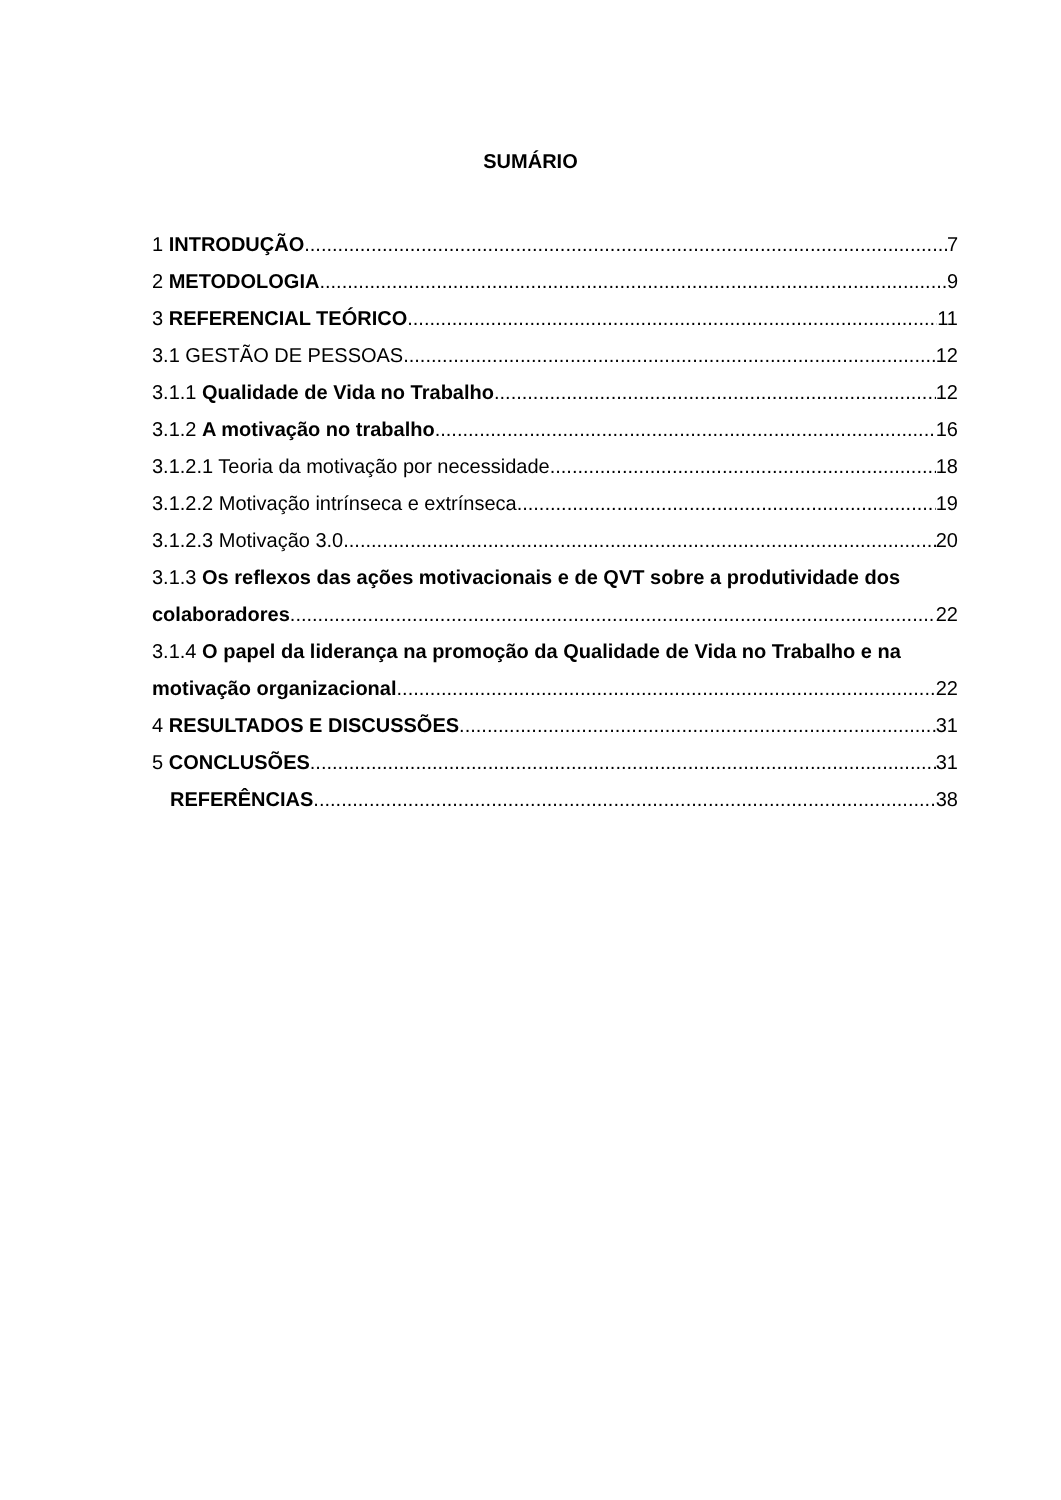SUMÁRIO
1 INTRODUÇÃO 7
2 METODOLOGIA 9
3 REFERENCIAL TEÓRICO 11
3.1 GESTÃO DE PESSOAS 12
3.1.1 Qualidade de Vida no Trabalho 12
3.1.2 A motivação no trabalho 16
3.1.2.1 Teoria da motivação por necessidade 18
3.1.2.2 Motivação intrínseca e extrínseca 19
3.1.2.3 Motivação 3.0 20
3.1.3 Os reflexos das ações motivacionais e de QVT sobre a produtividade dos
colaboradores 22
3.1.4 O papel da liderança na promoção da Qualidade de Vida no Trabalho e na
motivação organizacional 22
4 RESULTADOS E DISCUSSÕES 31
5 CONCLUSÕES 31
REFERÊNCIAS 38